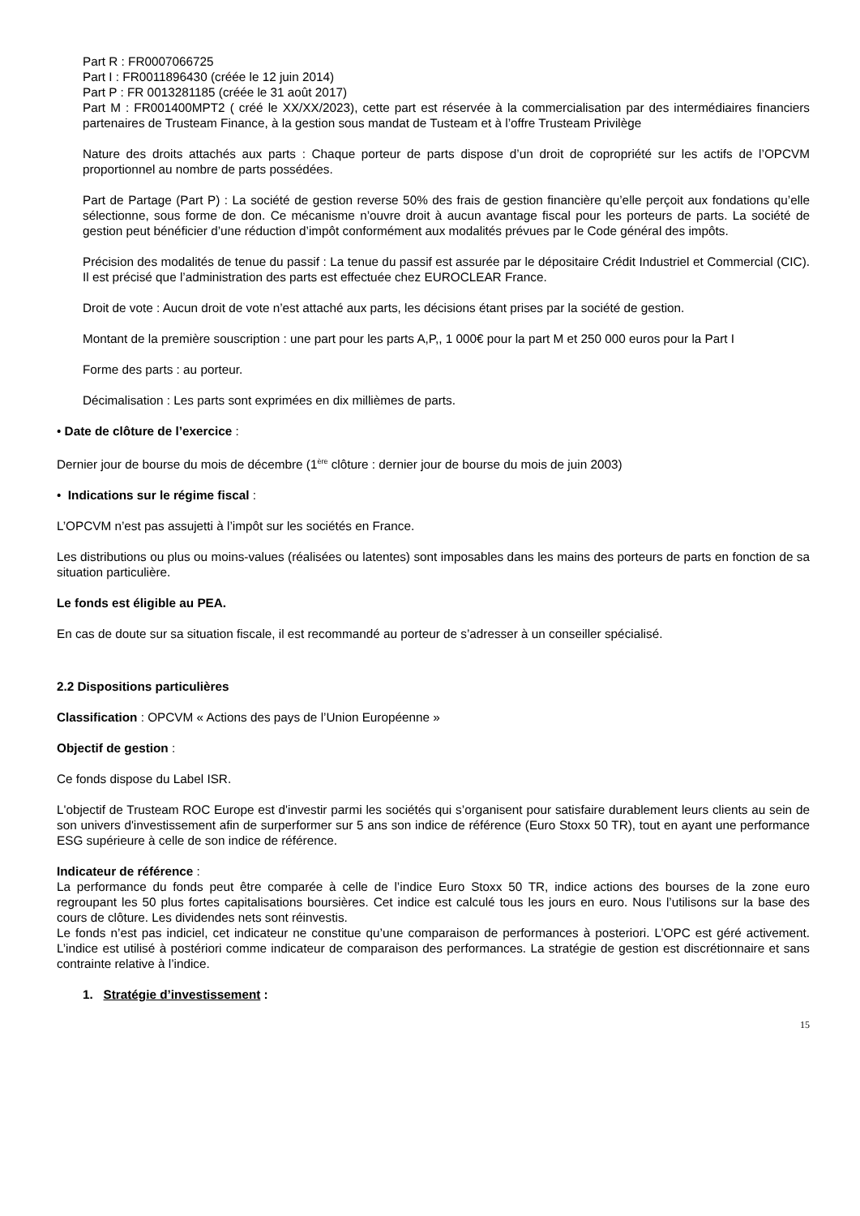Part R : FR0007066725
Part I : FR0011896430 (créée le 12 juin 2014)
Part P : FR 0013281185 (créée le 31 août 2017)
Part M : FR001400MPT2 ( créé le XX/XX/2023), cette part est réservée à la commercialisation par des intermédiaires financiers partenaires de Trusteam Finance, à la gestion sous mandat de Tusteam et à l’offre Trusteam Privilège
Nature des droits attachés aux parts : Chaque porteur de parts dispose d’un droit de copropriété sur les actifs de l’OPCVM proportionnel au nombre de parts possédées.
Part de Partage (Part P) : La société de gestion reverse 50% des frais de gestion financière qu’elle perçoit aux fondations qu’elle sélectionne, sous forme de don. Ce mécanisme n’ouvre droit à aucun avantage fiscal pour les porteurs de parts. La société de gestion peut bénéficier d’une réduction d’impôt conformément aux modalités prévues par le Code général des impôts.
Précision des modalités de tenue du passif : La tenue du passif est assurée par le dépositaire Crédit Industriel et Commercial (CIC). Il est précisé que l’administration des parts est effectuée chez EUROCLEAR France.
Droit de vote : Aucun droit de vote n’est attaché aux parts, les décisions étant prises par la société de gestion.
Montant de la première souscription : une part pour les parts A,P,, 1 000€ pour la part M et 250 000 euros pour la Part I
Forme des parts : au porteur.
Décimalisation : Les parts sont exprimées en dix millièmes de parts.
• Date de clôture de l’exercice :
Dernier jour de bourse du mois de décembre (1<sup>ère</sup> clôture : dernier jour de bourse du mois de juin 2003)
• Indications sur le régime fiscal :
L’OPCVM n’est pas assujetti à l’impôt sur les sociétés en France.
Les distributions ou plus ou moins-values (réalisées ou latentes) sont imposables dans les mains des porteurs de parts en fonction de sa situation particulière.
Le fonds est éligible au PEA.
En cas de doute sur sa situation fiscale, il est recommandé au porteur de s’adresser à un conseiller spécialisé.
2.2 Dispositions particulières
Classification : OPCVM « Actions des pays de l’Union Européenne »
Objectif de gestion :
Ce fonds dispose du Label ISR.
L'objectif de Trusteam ROC Europe est d'investir parmi les sociétés qui s’organisent pour satisfaire durablement leurs clients au sein de son univers d'investissement afin de surperformer sur 5 ans son indice de référence (Euro Stoxx 50 TR), tout en ayant une performance ESG supérieure à celle de son indice de référence.
Indicateur de référence :
La performance du fonds peut être comparée à celle de l’indice Euro Stoxx 50 TR, indice actions des bourses de la zone euro regroupant les 50 plus fortes capitalisations boursières. Cet indice est calculé tous les jours en euro. Nous l’utilisons sur la base des cours de clôture. Les dividendes nets sont réinvestis.
Le fonds n’est pas indiciel, cet indicateur ne constitue qu’une comparaison de performances à posteriori. L’OPC est géré activement. L’indice est utilisé à postériori comme indicateur de comparaison des performances. La stratégie de gestion est discrétionnaire et sans contrainte relative à l’indice.
1. Stratégie d’investissement :
15